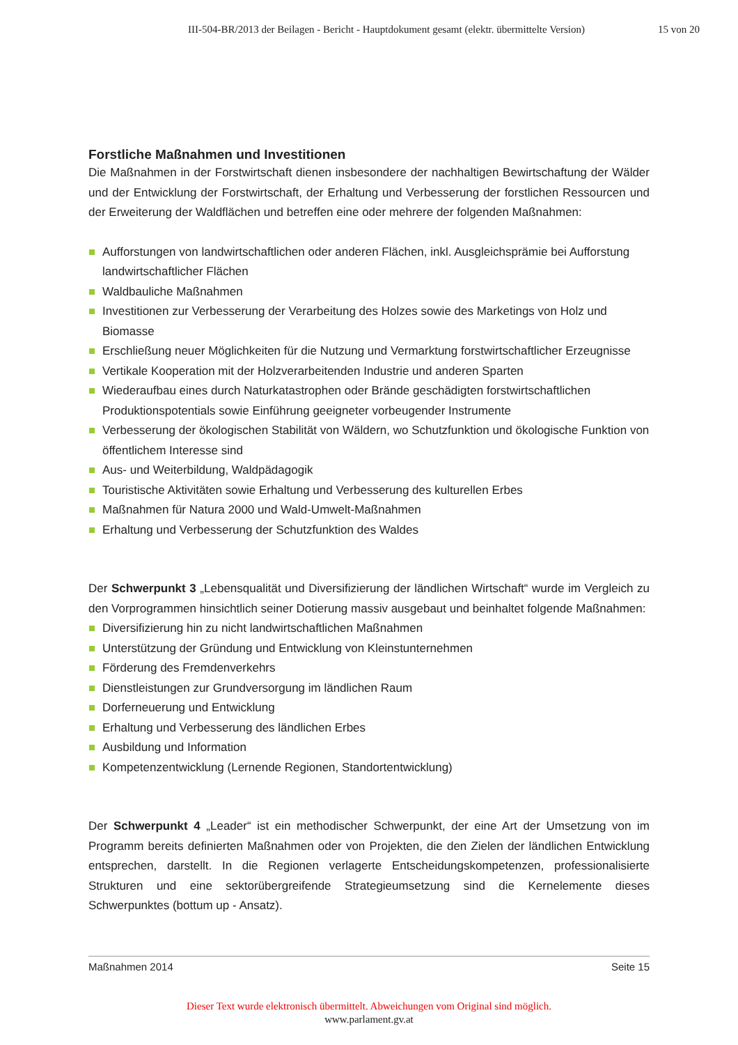III-504-BR/2013 der Beilagen - Bericht - Hauptdokument gesamt (elektr. übermittelte Version) 15 von 20
Forstliche Maßnahmen und Investitionen
Die Maßnahmen in der Forstwirtschaft dienen insbesondere der nachhaltigen Bewirtschaftung der Wälder und der Entwicklung der Forstwirtschaft, der Erhaltung und Verbesserung der forstlichen Ressourcen und der Erweiterung der Waldflächen und betreffen eine oder mehrere der folgenden Maßnahmen:
Aufforstungen von landwirtschaftlichen oder anderen Flächen, inkl. Ausgleichsprämie bei Aufforstung landwirtschaftlicher Flächen
Waldbauliche Maßnahmen
Investitionen zur Verbesserung der Verarbeitung des Holzes sowie des Marketings von Holz und Biomasse
Erschließung neuer Möglichkeiten für die Nutzung und Vermarktung forstwirtschaftlicher Erzeugnisse
Vertikale Kooperation mit der Holzverarbeitenden Industrie und anderen Sparten
Wiederaufbau eines durch Naturkatastrophen oder Brände geschädigten forstwirtschaftlichen Produktionspotentials sowie Einführung geeigneter vorbeugender Instrumente
Verbesserung der ökologischen Stabilität von Wäldern, wo Schutzfunktion und ökologische Funktion von öffentlichem Interesse sind
Aus- und Weiterbildung, Waldpädagogik
Touristische Aktivitäten sowie Erhaltung und Verbesserung des kulturellen Erbes
Maßnahmen für Natura 2000 und Wald-Umwelt-Maßnahmen
Erhaltung und Verbesserung der Schutzfunktion des Waldes
Der Schwerpunkt 3 „Lebensqualität und Diversifizierung der ländlichen Wirtschaft“ wurde im Vergleich zu den Vorprogrammen hinsichtlich seiner Dotierung massiv ausgebaut und beinhaltet folgende Maßnahmen:
Diversifizierung hin zu nicht landwirtschaftlichen Maßnahmen
Unterstützung der Gründung und Entwicklung von Kleinstunternehmen
Förderung des Fremdenverkehrs
Dienstleistungen zur Grundversorgung im ländlichen Raum
Dorferneuerung und Entwicklung
Erhaltung und Verbesserung des ländlichen Erbes
Ausbildung und Information
Kompetenzentwicklung (Lernende Regionen, Standortentwicklung)
Der Schwerpunkt 4 „Leader“ ist ein methodischer Schwerpunkt, der eine Art der Umsetzung von im Programm bereits definierten Maßnahmen oder von Projekten, die den Zielen der ländlichen Entwicklung entsprechen, darstellt. In die Regionen verlagerte Entscheidungskompetenzen, professionalisierte Strukturen und eine sektorübergreifende Strategieumsetzung sind die Kernelemente dieses Schwerpunktes (bottum up - Ansatz).
Maßnahmen 2014 Seite 15
Dieser Text wurde elektronisch übermittelt. Abweichungen vom Original sind möglich.
www.parlament.gv.at